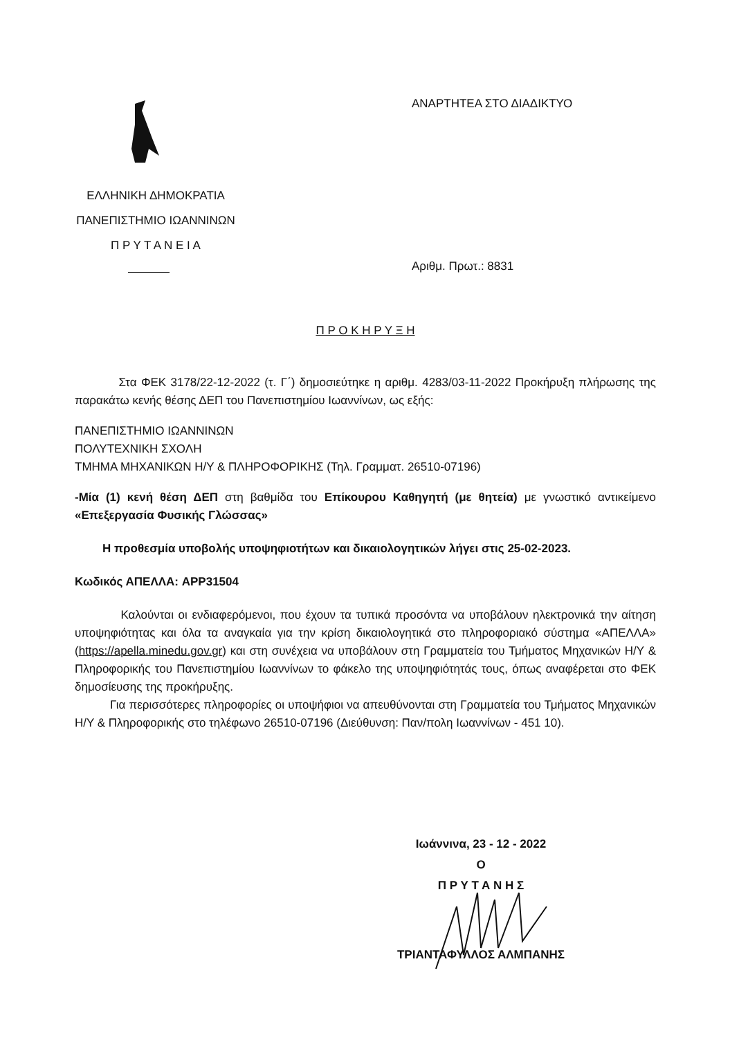ΕΛΛΗΝΙΚΗ ΔΗΜΟΚΡΑΤΙΑ
ΠΑΝΕΠΙΣΤΗΜΙΟ ΙΩΑΝΝΙΝΩΝ
Π Ρ Υ Τ Α Ν Ε Ι Α
ΑΝΑΡΤΗΤΕΑ ΣΤΟ ΔΙΑΔΙΚΤΥΟ
Αριθμ. Πρωτ.: 8831
Π Ρ Ο Κ Η Ρ Υ Ξ Η
Στα ΦΕΚ 3178/22-12-2022 (τ. Γ΄) δημοσιεύτηκε η αριθμ. 4283/03-11-2022 Προκήρυξη πλήρωσης της παρακάτω κενής θέσης ΔΕΠ του Πανεπιστημίου Ιωαννίνων, ως εξής:
ΠΑΝΕΠΙΣΤΗΜΙΟ ΙΩΑΝΝΙΝΩΝ
ΠΟΛΥΤΕΧΝΙΚΗ ΣΧΟΛΗ
ΤΜΗΜΑ ΜΗΧΑΝΙΚΩΝ Η/Υ & ΠΛΗΡΟΦΟΡΙΚΗΣ (Τηλ. Γραμματ. 26510-07196)
-Μία (1) κενή θέση ΔΕΠ στη βαθμίδα του Επίκουρου Καθηγητή (με θητεία) με γνωστικό αντικείμενο «Επεξεργασία Φυσικής Γλώσσας»
Η προθεσμία υποβολής υποψηφιοτήτων και δικαιολογητικών λήγει στις 25-02-2023.
Κωδικός ΑΠΕΛΛΑ: APP31504
Καλούνται οι ενδιαφερόμενοι, που έχουν τα τυπικά προσόντα να υποβάλουν ηλεκτρονικά την αίτηση υποψηφιότητας και όλα τα αναγκαία για την κρίση δικαιολογητικά στο πληροφοριακό σύστημα «ΑΠΕΛΛΑ» (https://apella.minedu.gov.gr) και στη συνέχεια να υποβάλουν στη Γραμματεία του Τμήματος Μηχανικών Η/Υ & Πληροφορικής του Πανεπιστημίου Ιωαννίνων το φάκελο της υποψηφιότητάς τους, όπως αναφέρεται στο ΦΕΚ δημοσίευσης της προκήρυξης.
Για περισσότερες πληροφορίες οι υποψήφιοι να απευθύνονται στη Γραμματεία του Τμήματος Μηχανικών Η/Υ & Πληροφορικής στο τηλέφωνο 26510-07196 (Διεύθυνση: Παν/πολη Ιωαννίνων - 451 10).
Ιωάννινα, 23 - 12 - 2022
Ο
Π Ρ Υ Τ Α Ν Η Σ
ΤΡΙΑΝΤΑΦΥΛΛΟΣ ΑΛΜΠΑΝΗΣ